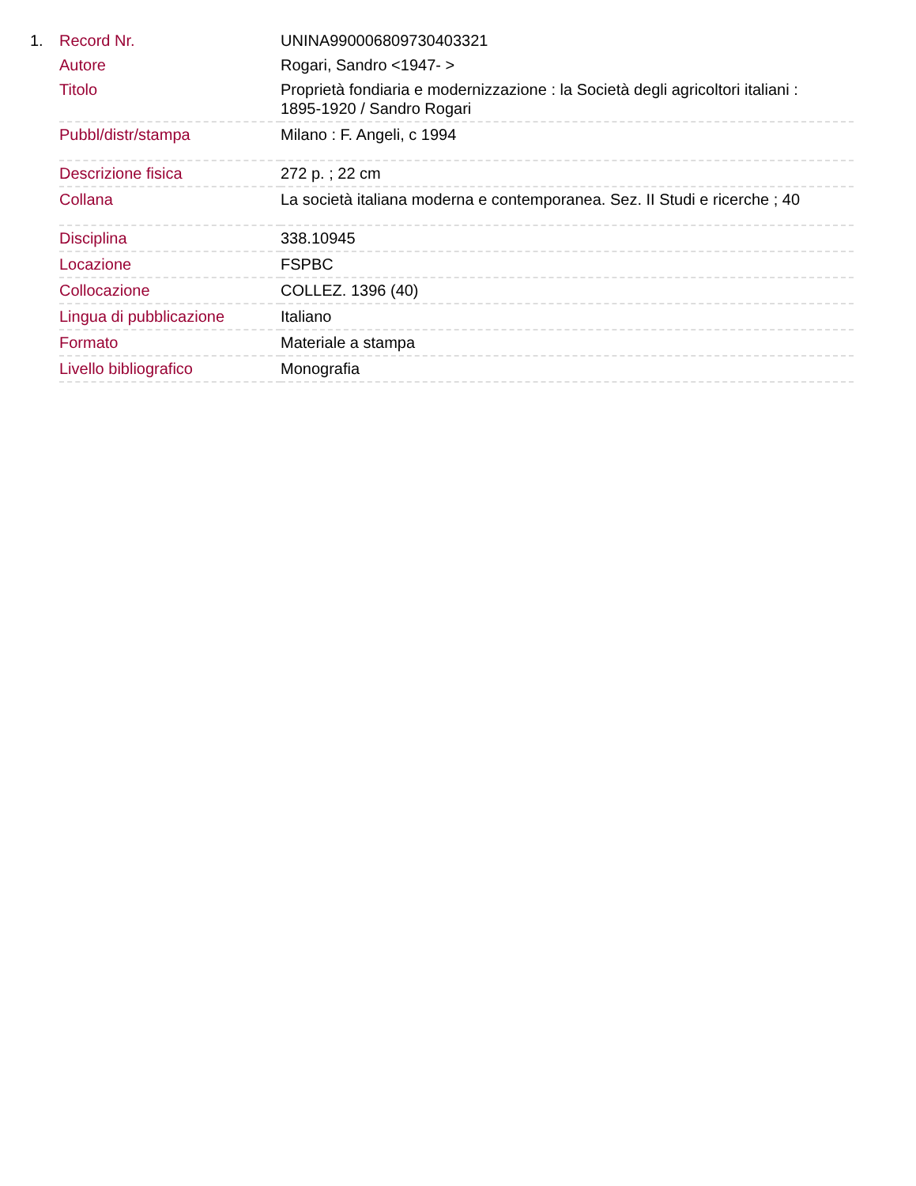1.
| Record Nr. | UNINA990006809730403321 |
| Autore | Rogari, Sandro <1947- > |
| Titolo | Proprietà fondiaria e modernizzazione : la Società degli agricoltori italiani : 1895-1920 / Sandro Rogari |
| Pubbl/distr/stampa | Milano : F. Angeli, c 1994 |
| Descrizione fisica | 272 p. ; 22 cm |
| Collana | La società italiana moderna e contemporanea. Sez. II Studi e ricerche ; 40 |
| Disciplina | 338.10945 |
| Locazione | FSPBC |
| Collocazione | COLLEZ. 1396 (40) |
| Lingua di pubblicazione | Italiano |
| Formato | Materiale a stampa |
| Livello bibliografico | Monografia |